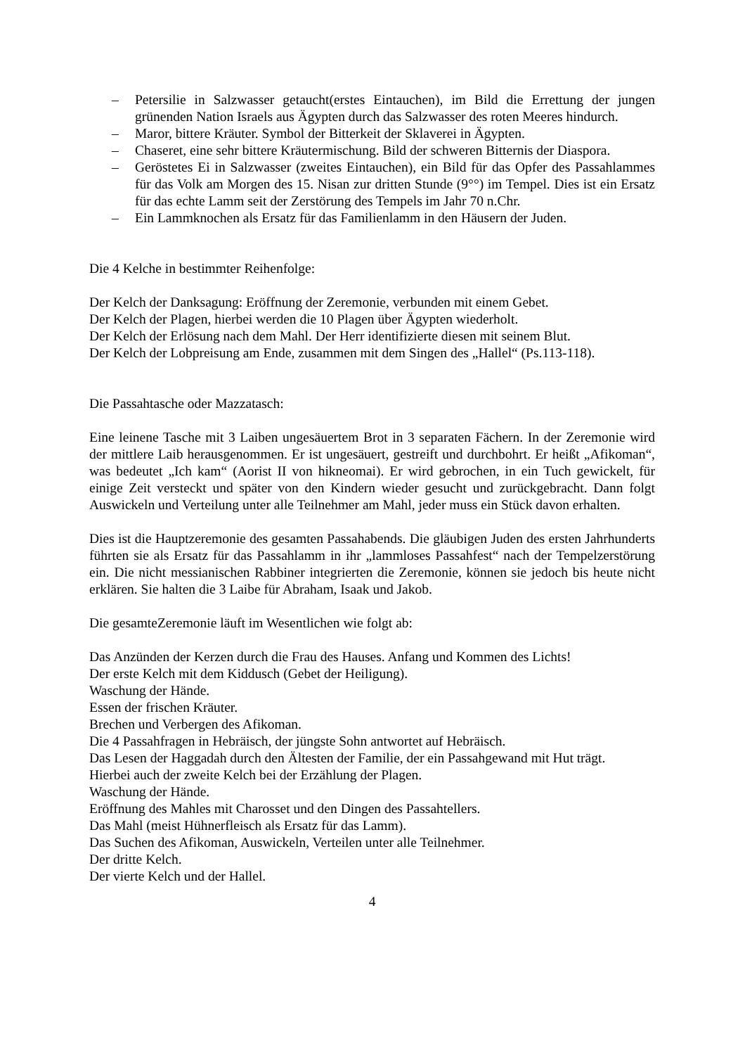– Petersilie in Salzwasser getaucht(erstes Eintauchen), im Bild die Errettung der jungen grünenden Nation Israels aus Ägypten durch das Salzwasser des roten Meeres hindurch.
– Maror, bittere Kräuter. Symbol der Bitterkeit der Sklaverei in Ägypten.
– Chaseret, eine sehr bittere Kräutermischung. Bild der schweren Bitternis der Diaspora.
– Geröstetes Ei in Salzwasser (zweites Eintauchen), ein Bild für das Opfer des Passahlammes für das Volk am Morgen des 15. Nisan zur dritten Stunde (9°°) im Tempel. Dies ist ein Ersatz für das echte Lamm seit der Zerstörung des Tempels im Jahr 70 n.Chr.
– Ein Lammknochen als Ersatz für das Familienlamm in den Häusern der Juden.
Die 4 Kelche in bestimmter Reihenfolge:
Der Kelch der Danksagung: Eröffnung der Zeremonie, verbunden mit einem Gebet.
Der Kelch der Plagen, hierbei werden die 10 Plagen über Ägypten wiederholt.
Der Kelch der Erlösung nach dem Mahl. Der Herr identifizierte diesen mit seinem Blut.
Der Kelch der Lobpreisung am Ende, zusammen mit dem Singen des „Hallel“ (Ps.113-118).
Die Passahtasche oder Mazzatasch:
Eine leinene Tasche mit 3 Laiben ungesäuertem Brot in 3 separaten Fächern. In der Zeremonie wird der mittlere Laib herausgenommen. Er ist ungesäuert, gestreift und durchbohrt. Er heißt „Afikoman“, was bedeutet „Ich kam“ (Aorist II von hikneomai). Er wird gebrochen, in ein Tuch gewickelt, für einige Zeit versteckt und später von den Kindern wieder gesucht und zurückgebracht. Dann folgt Auswickeln und Verteilung unter alle Teilnehmer am Mahl, jeder muss ein Stück davon erhalten.
Dies ist die Hauptzeremonie des gesamten Passahabends. Die gläubigen Juden des ersten Jahrhunderts führten sie als Ersatz für das Passahlamm in ihr „lammloses Passahfest“ nach der Tempelzerstörung ein. Die nicht messianischen Rabbiner integrierten die Zeremonie, können sie jedoch bis heute nicht erklären. Sie halten die 3 Laibe für Abraham, Isaak und Jakob.
Die gesamteZeremonie läuft im Wesentlichen wie folgt ab:
Das Anzünden der Kerzen durch die Frau des Hauses. Anfang und Kommen des Lichts!
Der erste Kelch mit dem Kiddusch (Gebet der Heiligung).
Waschung der Hände.
Essen der frischen Kräuter.
Brechen und Verbergen des Afikoman.
Die 4 Passahfragen in Hebräisch, der jüngste Sohn antwortet auf Hebräisch.
Das Lesen der Haggadah durch den Ältesten der Familie, der ein Passahgewand mit Hut trägt.
Hierbei auch der zweite Kelch bei der Erzählung der Plagen.
Waschung der Hände.
Eröffnung des Mahles mit Charosset und den Dingen des Passahtellers.
Das Mahl (meist Hühnerfleisch als Ersatz für das Lamm).
Das Suchen des Afikoman, Auswickeln, Verteilen unter alle Teilnehmer.
Der dritte Kelch.
Der vierte Kelch und der Hallel.
4